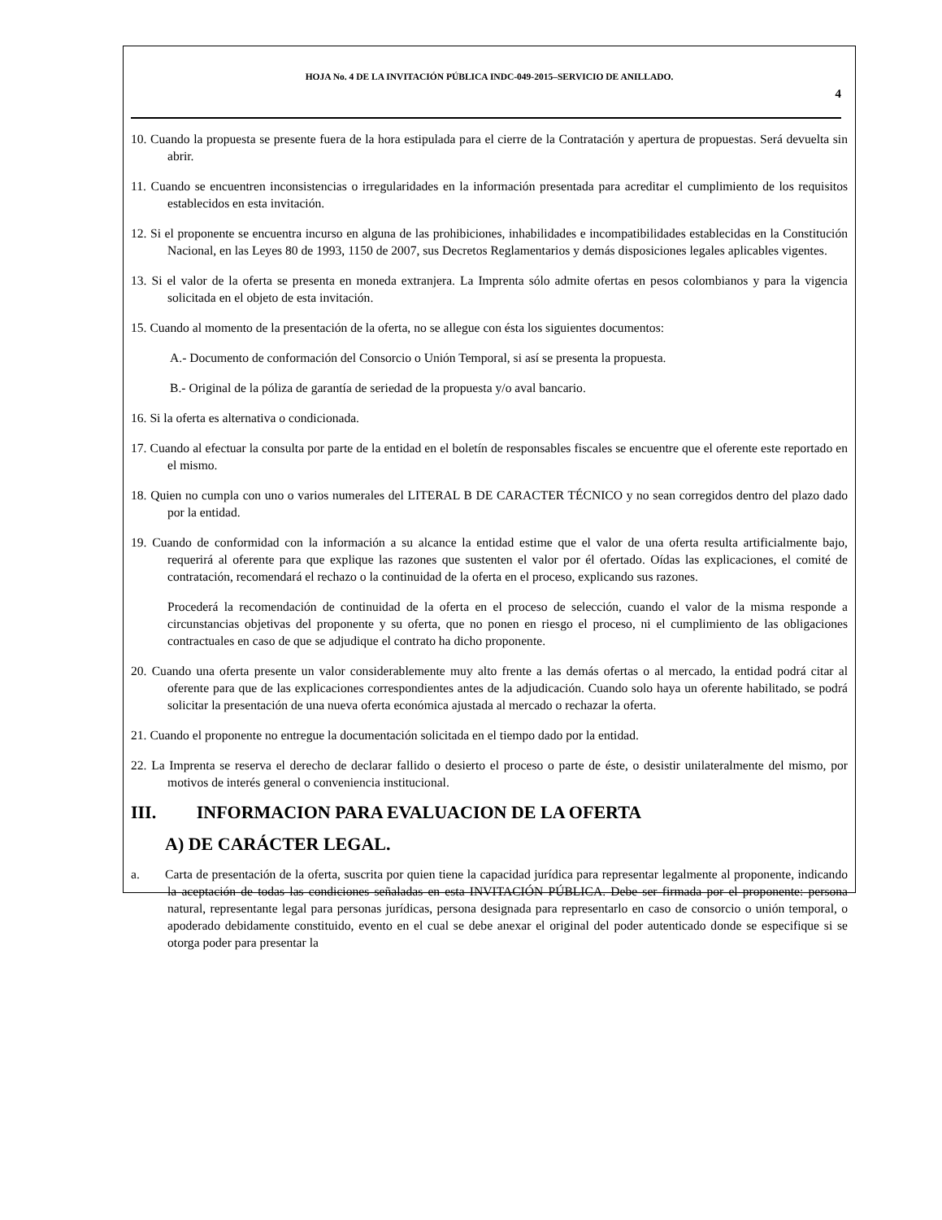HOJA No. 4 DE LA INVITACIÓN PÚBLICA INDC-049-2015–SERVICIO DE ANILLADO.
4
10. Cuando la propuesta se presente fuera de la hora estipulada para el cierre de la Contratación y apertura de propuestas. Será devuelta sin abrir.
11. Cuando se encuentren inconsistencias o irregularidades en la información presentada para acreditar el cumplimiento de los requisitos establecidos en esta invitación.
12. Si el proponente se encuentra incurso en alguna de las prohibiciones, inhabilidades e incompatibilidades establecidas en la Constitución Nacional, en las Leyes 80 de 1993, 1150 de 2007, sus Decretos Reglamentarios y demás disposiciones legales aplicables vigentes.
13. Si el valor de la oferta se presenta en moneda extranjera. La Imprenta sólo admite ofertas en pesos colombianos y para la vigencia solicitada en el objeto de esta invitación.
15. Cuando al momento de la presentación de la oferta, no se allegue con ésta los siguientes documentos:
A.- Documento de conformación del Consorcio o Unión Temporal, si así se presenta la propuesta.
B.- Original de la póliza de garantía de seriedad de la propuesta y/o aval bancario.
16. Si la oferta es alternativa o condicionada.
17. Cuando al efectuar la consulta por parte de la entidad en el boletín de responsables fiscales se encuentre que el oferente este reportado en el mismo.
18. Quien no cumpla con uno o varios numerales del LITERAL B DE CARACTER TÉCNICO y no sean corregidos dentro del plazo dado por la entidad.
19. Cuando de conformidad con la información a su alcance la entidad estime que el valor de una oferta resulta artificialmente bajo, requerirá al oferente para que explique las razones que sustenten el valor por él ofertado. Oídas las explicaciones, el comité de contratación, recomendará el rechazo o la continuidad de la oferta en el proceso, explicando sus razones.
Procederá la recomendación de continuidad de la oferta en el proceso de selección, cuando el valor de la misma responde a circunstancias objetivas del proponente y su oferta, que no ponen en riesgo el proceso, ni el cumplimiento de las obligaciones contractuales en caso de que se adjudique el contrato ha dicho proponente.
20. Cuando una oferta presente un valor considerablemente muy alto frente a las demás ofertas o al mercado, la entidad podrá citar al oferente para que de las explicaciones correspondientes antes de la adjudicación. Cuando solo haya un oferente habilitado, se podrá solicitar la presentación de una nueva oferta económica ajustada al mercado o rechazar la oferta.
21. Cuando el proponente no entregue la documentación solicitada en el tiempo dado por la entidad.
22. La Imprenta se reserva el derecho de declarar fallido o desierto el proceso o parte de éste, o desistir unilateralmente del mismo, por motivos de interés general o conveniencia institucional.
III. INFORMACION PARA EVALUACION DE LA OFERTA
A) DE CARÁCTER LEGAL.
a. Carta de presentación de la oferta, suscrita por quien tiene la capacidad jurídica para representar legalmente al proponente, indicando la aceptación de todas las condiciones señaladas en esta INVITACIÓN PÚBLICA. Debe ser firmada por el proponente: persona natural, representante legal para personas jurídicas, persona designada para representarlo en caso de consorcio o unión temporal, o apoderado debidamente constituido, evento en el cual se debe anexar el original del poder autenticado donde se especifique si se otorga poder para presentar la